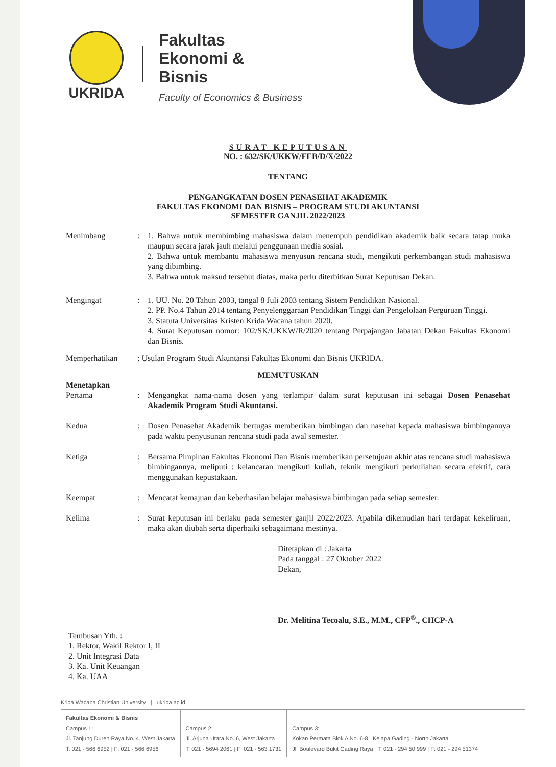UKRIDA
Fakultas
Ekonomi &
Bisnis
Faculty of Economics & Business
SURAT KEPUTUSAN
NO. : 632/SK/UKKW/FEB/D/X/2022
TENTANG
PENGANGKATAN DOSEN PENASEHAT AKADEMIK
FAKULTAS EKONOMI DAN BISNIS – PROGRAM STUDI AKUNTANSI
SEMESTER GANJIL 2022/2023
Menimbang : 1. Bahwa untuk membimbing mahasiswa dalam menempuh pendidikan akademik baik secara tatap muka maupun secara jarak jauh melalui penggunaan media sosial.
2. Bahwa untuk membantu mahasiswa menyusun rencana studi, mengikuti perkembangan studi mahasiswa yang dibimbing.
3. Bahwa untuk maksud tersebut diatas, maka perlu diterbitkan Surat Keputusan Dekan.
Mengingat : 1. UU. No. 20 Tahun 2003, tangal 8 Juli 2003 tentang Sistem Pendidikan Nasional.
2. PP. No.4 Tahun 2014 tentang Penyelenggaraan Pendidikan Tinggi dan Pengelolaan Perguruan Tinggi.
3. Statuta Universitas Kristen Krida Wacana tahun 2020.
4. Surat Keputusan nomor: 102/SK/UKKW/R/2020 tentang Perpajangan Jabatan Dekan Fakultas Ekonomi dan Bisnis.
Memperhatikan : Usulan Program Studi Akuntansi Fakultas Ekonomi dan Bisnis UKRIDA.
MEMUTUSKAN
Menetapkan
Pertama : Mengangkat nama-nama dosen yang terlampir dalam surat keputusan ini sebagai Dosen Penasehat Akademik Program Studi Akuntansi.
Kedua : Dosen Penasehat Akademik bertugas memberikan bimbingan dan nasehat kepada mahasiswa bimbingannya pada waktu penyusunan rencana studi pada awal semester.
Ketiga : Bersama Pimpinan Fakultas Ekonomi Dan Bisnis memberikan persetujuan akhir atas rencana studi mahasiswa bimbingannya, meliputi : kelancaran mengikuti kuliah, teknik mengikuti perkuliahan secara efektif, cara menggunakan kepustakaan.
Keempat : Mencatat kemajuan dan keberhasilan belajar mahasiswa bimbingan pada setiap semester.
Kelima : Surat keputusan ini berlaku pada semester ganjil 2022/2023. Apabila dikemudian hari terdapat kekeliruan, maka akan diubah serta diperbaiki sebagaimana mestinya.
Ditetapkan di : Jakarta
Pada tanggal : 27 Oktober 2022
Dekan,
Dr. Melitina Tecoalu, S.E., M.M., CFP<sup>®</sup>., CHCP-A
Tembusan Yth. :
1. Rektor, Wakil Rektor I, II
2. Unit Integrasi Data
3. Ka. Unit Keuangan
4. Ka. UAA
Krida Wacana Christian University | ukrida.ac.id
Fakultas Ekonomi & Bisnis
Campus 1:
Jl. Tanjung Duren Raya No. 4, West Jakarta
T: 021 - 566 6952 | F: 021 - 566 6956
Campus 2:
Jl. Arjuna Utara No. 6, West Jakarta
T: 021 - 5694 2061 | F: 021 - 563 1731
Campus 3:
Kokan Permata Blok A No. 6-8 Kelapa Gading - North Jakarta
Jl. Boulevard Bukit Gading Raya T: 021 - 294 50 999 | F: 021 - 294 51374